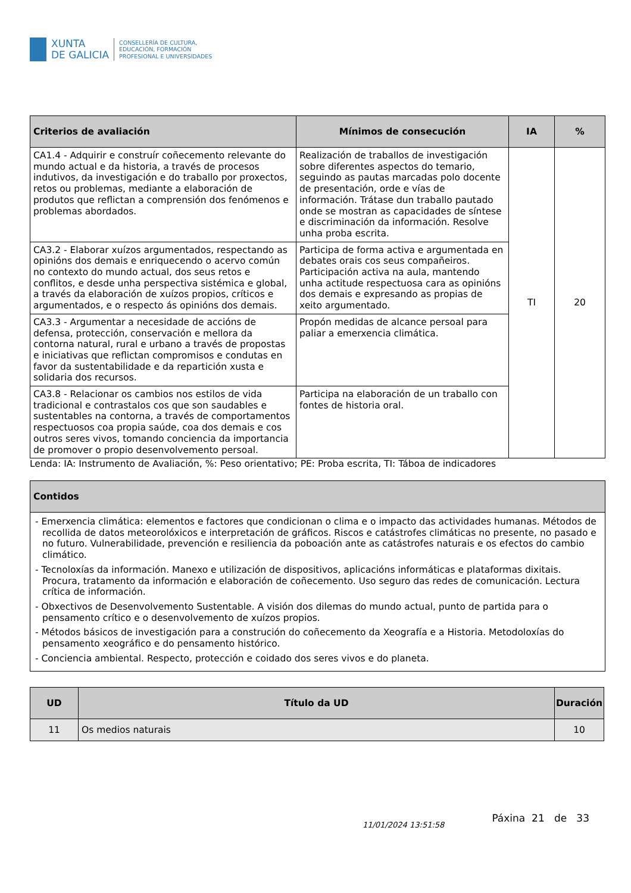XUNTA
DE GALICIA
CONSELLERÍA DE CULTURA,
EDUCACIÓN, FORMACIÓN
PROFESIONAL E UNIVERSIDADES
| Criterios de avaliación | Mínimos de consecución | IA | % |
| --- | --- | --- | --- |
| CA1.4 - Adquirir e construír coñecemento relevante do mundo actual e da historia, a través de procesos indutivos, da investigación e do traballo por proxectos, retos ou problemas, mediante a elaboración de produtos que reflictan a comprensión dos fenómenos e problemas abordados. | Realización de traballos de investigación sobre diferentes aspectos do temario, seguindo as pautas marcadas polo docente de presentación, orde e vías de información. Trátase dun traballo pautado onde se mostran as capacidades de síntese e discriminación da información. Resolve unha proba escrita. | TI | 20 |
| CA3.2 - Elaborar xuízos argumentados, respectando as opinións dos demais e enriquecendo o acervo común no contexto do mundo actual, dos seus retos e conflitos, e desde unha perspectiva sistémica e global, a través da elaboración de xuízos propios, críticos e argumentados, e o respecto ás opinións dos demais. | Participa de forma activa e argumentada en debates orais cos seus compañeiros. Participación activa na aula, mantendo unha actitude respectuosa cara as opinións dos demais e expresando as propias de xeito argumentado. | | |
| CA3.3 - Argumentar a necesidade de accións de defensa, protección, conservación e mellora da contorna natural, rural e urbano a través de propostas e iniciativas que reflictan compromisos e condutas en favor da sustentabilidade e da repartición xusta e solidaria dos recursos. | Propón medidas de alcance persoal para paliar a emerxencia climática. | | |
| CA3.8 - Relacionar os cambios nos estilos de vida tradicional e contrastalos cos que son saudables e sustentables na contorna, a través de comportamentos respectuosos coa propia saúde, coa dos demais e cos outros seres vivos, tomando conciencia da importancia de promover o propio desenvolvemento persoal. | Participa na elaboración de un traballo con fontes de historia oral. | | |
Lenda: IA: Instrumento de Avaliación, %: Peso orientativo; PE: Proba escrita, TI: Táboa de indicadores
| Contidos |
| --- |
| - Emerxencia climática: elementos e factores que condicionan o clima e o impacto das actividades humanas. Métodos de recollida de datos meteorolóxicos e interpretación de gráficos. Riscos e catástrofes climáticas no presente, no pasado e no futuro. Vulnerabilidade, prevención e resiliencia da poboación ante as catástrofes naturais e os efectos do cambio climático. - Tecnoloxías da información. Manexo e utilización de dispositivos, aplicacións informáticas e plataformas dixitais. Procura, tratamento da información e elaboración de coñecemento. Uso seguro das redes de comunicación. Lectura crítica de información. - Obxectivos de Desenvolvemento Sustentable. A visión dos dilemas do mundo actual, punto de partida para o pensamento crítico e o desenvolvemento de xuízos propios. - Métodos básicos de investigación para a construción do coñecemento da Xeografía e a Historia. Metodoloxías do pensamento xeográfico e do pensamento histórico. - Conciencia ambiental. Respecto, protección e coidado dos seres vivos e do planeta. |
| UD | Título da UD | Duración |
| --- | --- | --- |
| 11 | Os medios naturais | 10 |
11/01/2024 13:51:58
Páxina 21 de 33